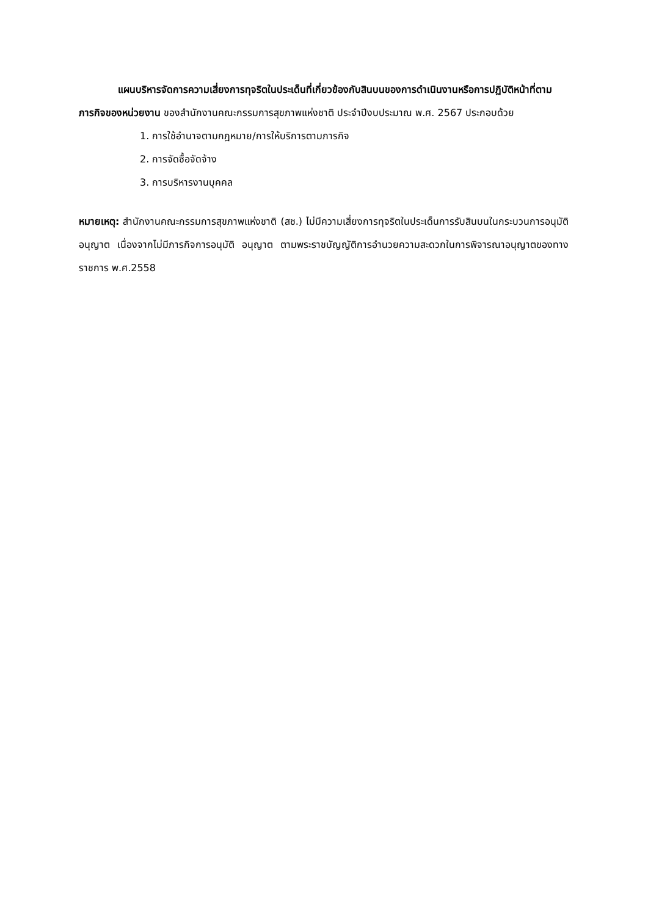แผนบริหารจัดการความเสี่ยงการทุจริตในประเด็นที่เกี่ยวข้องกับสินบนของการดำเนินงานหรือการปฏิบัติหน้าที่ตามภารกิจของหน่วยงาน ของสำนักงานคณะกรรมการสุขภาพแห่งชาติ ประจำปีงบประมาณ พ.ศ. 2567 ประกอบด้วย
1. การใช้อำนาจตามกฎหมาย/การให้บริการตามภารกิจ
2. การจัดซื้อจัดจ้าง
3. การบริหารงานบุคคล
หมายเหตุ: สำนักงานคณะกรรมการสุขภาพแห่งชาติ (สช.) ไม่มีความเสี่ยงการทุจริตในประเด็นการรับสินบนในกระบวนการอนุมัติ อนุญาต เนื่องจากไม่มีภารกิจการอนุมัติ อนุญาต ตามพระราชบัญญัติการอำนวยความสะดวกในการพิจารณาอนุญาตของทางราชการ พ.ศ.2558